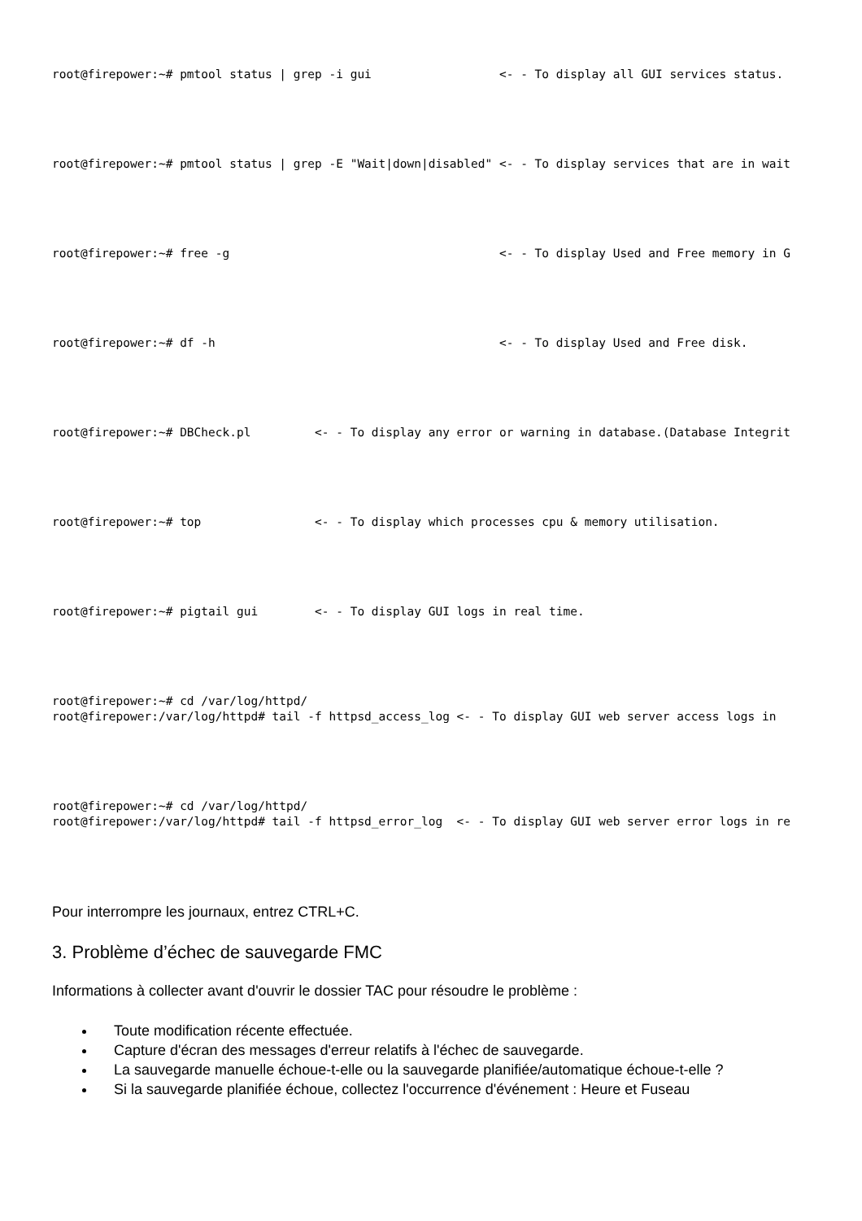root@firepower:~# pmtool status | grep -i gui                  <- - To display all GUI services status.
root@firepower:~# pmtool status | grep -E "Wait|down|disabled" <- - To display services that are in wait
root@firepower:~# free -g                                      <- - To display Used and Free memory in G
root@firepower:~# df -h                                        <- - To display Used and Free disk.
root@firepower:~# DBCheck.pl         <- - To display any error or warning in database.(Database Integrit
root@firepower:~# top                <- - To display which processes cpu & memory utilisation.
root@firepower:~# pigtail gui        <- - To display GUI logs in real time.
root@firepower:~# cd /var/log/httpd/
root@firepower:/var/log/httpd# tail -f httpsd_access_log <- - To display GUI web server access logs in
root@firepower:~# cd /var/log/httpd/
root@firepower:/var/log/httpd# tail -f httpsd_error_log  <- - To display GUI web server error logs in re
Pour interrompre les journaux, entrez CTRL+C.
3. Problème d’échec de sauvegarde FMC
Informations à collecter avant d'ouvrir le dossier TAC pour résoudre le problème :
Toute modification récente effectuée.
Capture d'écran des messages d'erreur relatifs à l'échec de sauvegarde.
La sauvegarde manuelle échoue-t-elle ou la sauvegarde planifiée/automatique échoue-t-elle ?
Si la sauvegarde planifiée échoue, collectez l'occurrence d'événement : Heure et Fuseau